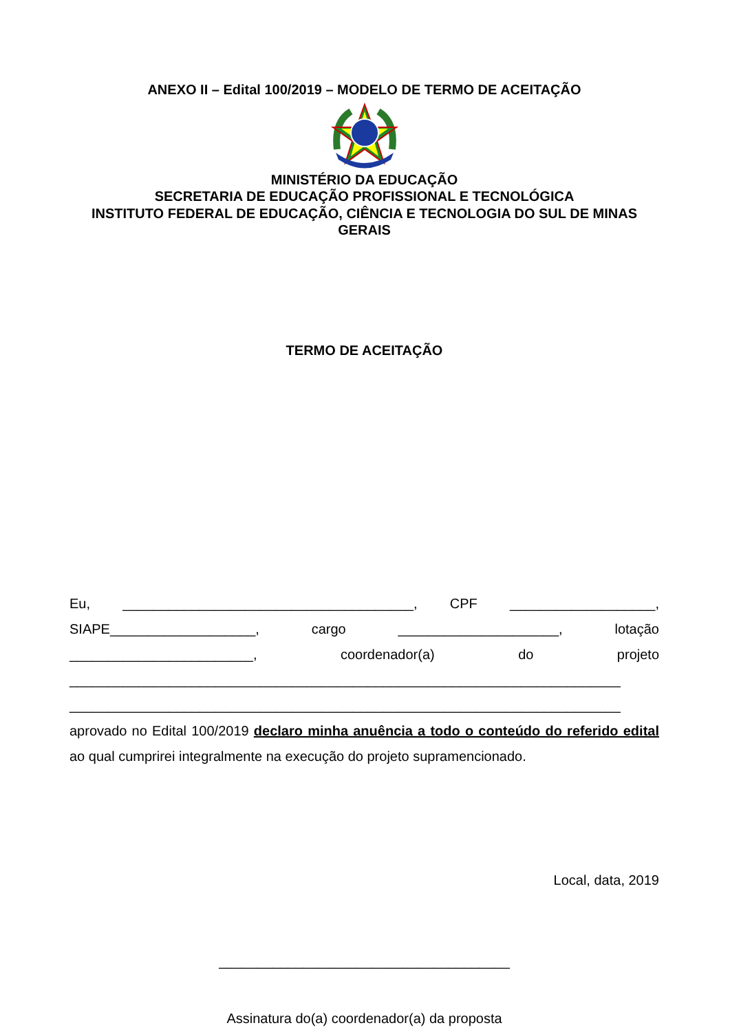ANEXO II – Edital 100/2019 – MODELO DE TERMO DE ACEITAÇÃO
MINISTÉRIO DA EDUCAÇÃO
SECRETARIA DE EDUCAÇÃO PROFISSIONAL E TECNOLÓGICA
INSTITUTO FEDERAL DE EDUCAÇÃO, CIÊNCIA E TECNOLOGIA DO SUL DE MINAS GERAIS
TERMO DE ACEITAÇÃO
Eu, ______________________________________, CPF ___________________, SIAPE___________________, cargo _____________________, lotação ________________________, coordenador(a) do projeto ________________________________________________________________________ ________________________________________________________________________ aprovado no Edital 100/2019 declaro minha anuência a todo o conteúdo do referido edital ao qual cumprirei integralmente na execução do projeto supramencionado.
Local, data, 2019
______________________________________
Assinatura do(a) coordenador(a) da proposta